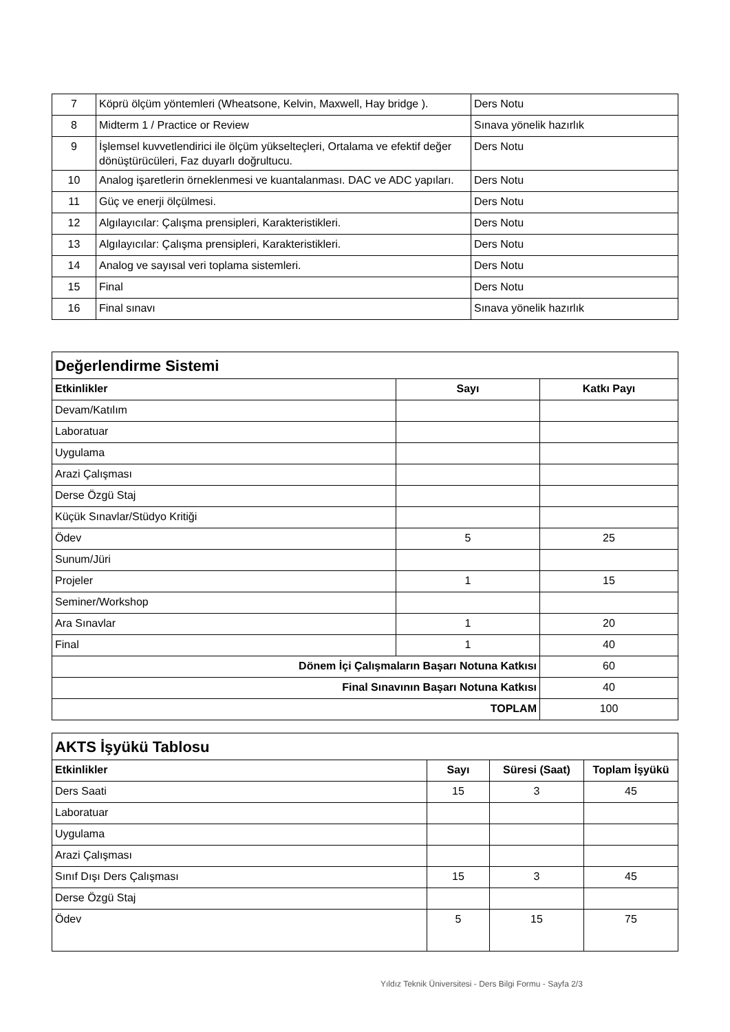| 7 | Köprü ölçüm yöntemleri (Wheatsone, Kelvin, Maxwell, Hay bridge ). | Ders Notu |
| 8 | Midterm 1 / Practice or Review | Sınava yönelik hazırlık |
| 9 | İşlemsel kuvvetlendirici ile ölçüm yükselteçleri, Ortalama ve efektif değer dönüştürücüleri, Faz duyarlı doğrultucu. | Ders Notu |
| 10 | Analog işaretlerin örneklenmesi ve kuantalanması. DAC ve ADC yapıları. | Ders Notu |
| 11 | Güç ve enerji ölçülmesi. | Ders Notu |
| 12 | Algılayıcılar: Çalışma prensipleri, Karakteristikleri. | Ders Notu |
| 13 | Algılayıcılar: Çalışma prensipleri, Karakteristikleri. | Ders Notu |
| 14 | Analog ve sayısal veri toplama sistemleri. | Ders Notu |
| 15 | Final | Ders Notu |
| 16 | Final sınavı | Sınava yönelik hazırlık |
| Değerlendirme Sistemi | | |
| Etkinlikler | Sayı | Katkı Payı |
| Devam/Katılım | | |
| Laboratuar | | |
| Uygulama | | |
| Arazi Çalışması | | |
| Derse Özgü Staj | | |
| Küçük Sınavlar/Stüdyo Kritiği | | |
| Ödev | 5 | 25 |
| Sunum/Jüri | | |
| Projeler | 1 | 15 |
| Seminer/Workshop | | |
| Ara Sınavlar | 1 | 20 |
| Final | 1 | 40 |
| Dönem İçi Çalışmaların Başarı Notuna Katkısı | | 60 |
| Final Sınavının Başarı Notuna Katkısı | | 40 |
| TOPLAM | | 100 |
| AKTS İşyükü Tablosu | | | |
| Etkinlikler | Sayı | Süresi (Saat) | Toplam İşyükü |
| Ders Saati | 15 | 3 | 45 |
| Laboratuar | | | |
| Uygulama | | | |
| Arazi Çalışması | | | |
| Sınıf Dışı Ders Çalışması | 15 | 3 | 45 |
| Derse Özgü Staj | | | |
| Ödev | 5 | 15 | 75 |
Yıldız Teknik Üniversitesi - Ders Bilgi Formu - Sayfa 2/3